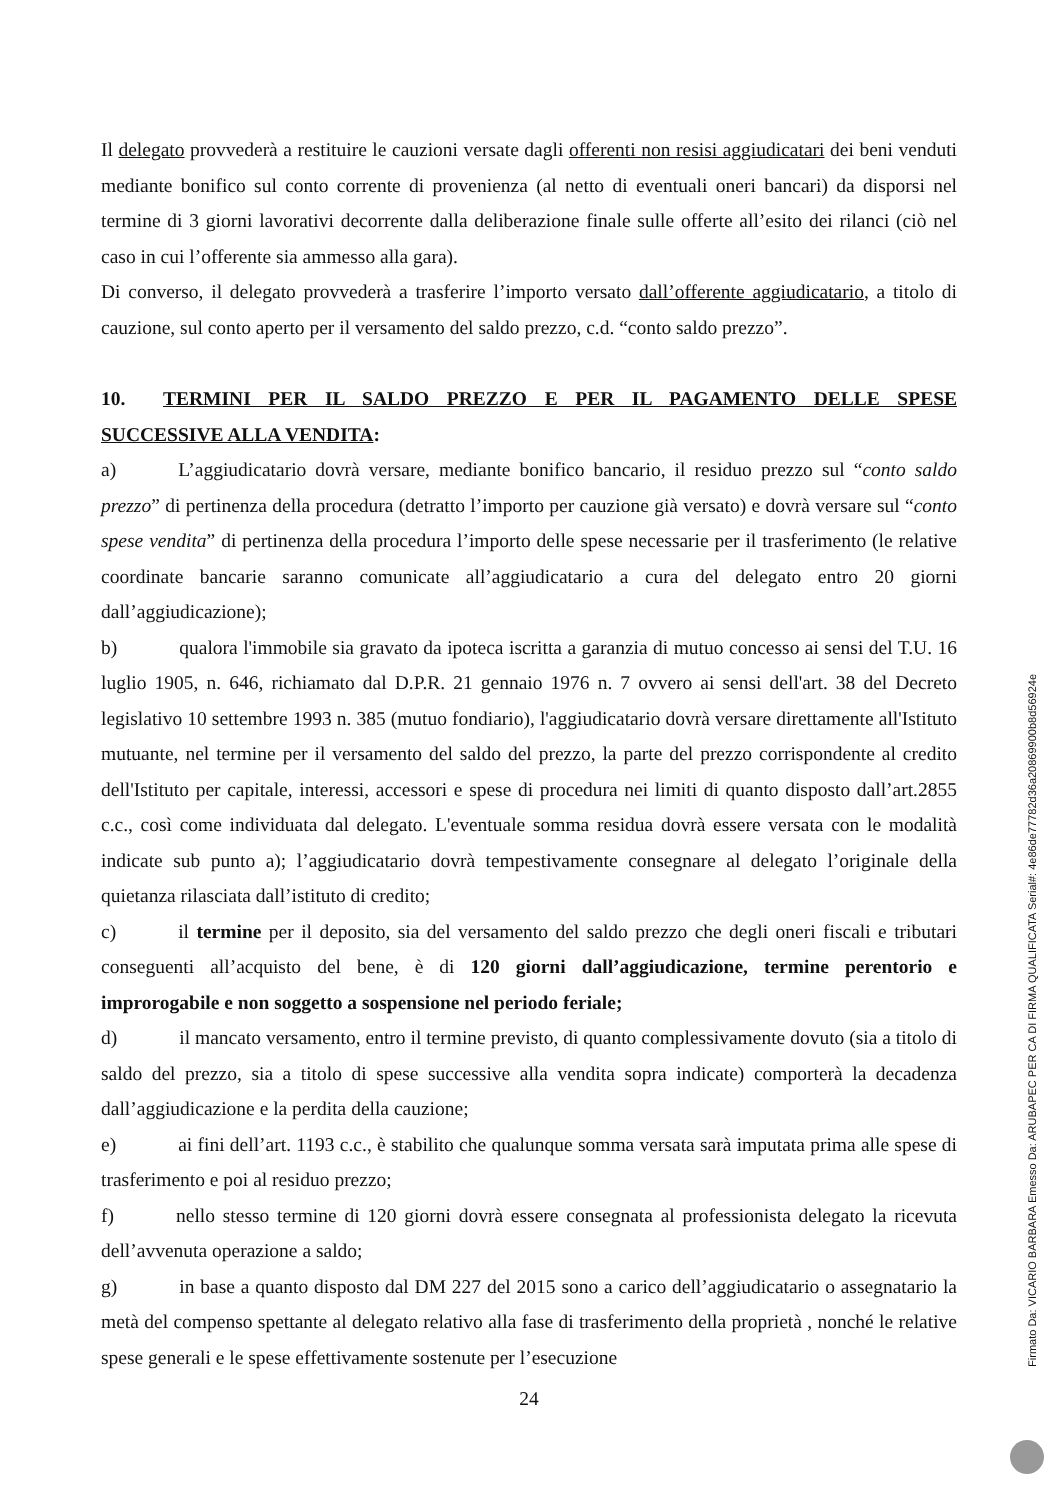Il delegato provvederà a restituire le cauzioni versate dagli offerenti non resisi aggiudicatari dei beni venduti mediante bonifico sul conto corrente di provenienza (al netto di eventuali oneri bancari) da disporsi nel termine di 3 giorni lavorativi decorrente dalla deliberazione finale sulle offerte all’esito dei rilanci (ciò nel caso in cui l’offerente sia ammesso alla gara).
Di converso, il delegato provvederà a trasferire l’importo versato dall’offerente aggiudicatario, a titolo di cauzione, sul conto aperto per il versamento del saldo prezzo, c.d. “conto saldo prezzo”.
10. TERMINI PER IL SALDO PREZZO E PER IL PAGAMENTO DELLE SPESE SUCCESSIVE ALLA VENDITA:
a) L’aggiudicatario dovrà versare, mediante bonifico bancario, il residuo prezzo sul “conto saldo prezzo” di pertinenza della procedura (detratto l’importo per cauzione già versato) e dovrà versare sul “conto spese vendita” di pertinenza della procedura l’importo delle spese necessarie per il trasferimento (le relative coordinate bancarie saranno comunicate all’aggiudicatario a cura del delegato entro 20 giorni dall’aggiudicazione);
b) qualora l'immobile sia gravato da ipoteca iscritta a garanzia di mutuo concesso ai sensi del T.U. 16 luglio 1905, n. 646, richiamato dal D.P.R. 21 gennaio 1976 n. 7 ovvero ai sensi dell'art. 38 del Decreto legislativo 10 settembre 1993 n. 385 (mutuo fondiario), l'aggiudicatario dovrà versare direttamente all'Istituto mutuante, nel termine per il versamento del saldo del prezzo, la parte del prezzo corrispondente al credito dell'Istituto per capitale, interessi, accessori e spese di procedura nei limiti di quanto disposto dall’art.2855 c.c., così come individuata dal delegato. L'eventuale somma residua dovrà essere versata con le modalità indicate sub punto a); l’aggiudicatario dovrà tempestivamente consegnare al delegato l’originale della quietanza rilasciata dall’istituto di credito;
c) il termine per il deposito, sia del versamento del saldo prezzo che degli oneri fiscali e tributari conseguenti all’acquisto del bene, è di 120 giorni dall’aggiudicazione, termine perentorio e improrogabile e non soggetto a sospensione nel periodo feriale;
d) il mancato versamento, entro il termine previsto, di quanto complessivamente dovuto (sia a titolo di saldo del prezzo, sia a titolo di spese successive alla vendita sopra indicate) comporterà la decadenza dall’aggiudicazione e la perdita della cauzione;
e) ai fini dell’art. 1193 c.c., è stabilito che qualunque somma versata sarà imputata prima alle spese di trasferimento e poi al residuo prezzo;
f) nello stesso termine di 120 giorni dovrà essere consegnata al professionista delegato la ricevuta dell’avvenuta operazione a saldo;
g) in base a quanto disposto dal DM 227 del 2015 sono a carico dell’aggiudicatario o assegnatario la metà del compenso spettante al delegato relativo alla fase di trasferimento della proprietà , nonché le relative spese generali e le spese effettivamente sostenute per l’esecuzione
24
Firmato Da: VICARIO BARBARA Emesso Da: ARUBAPEC PER CA DI FIRMA QUALIFICATA Serial#: 4e86de77782d36a20869900b8d56924e